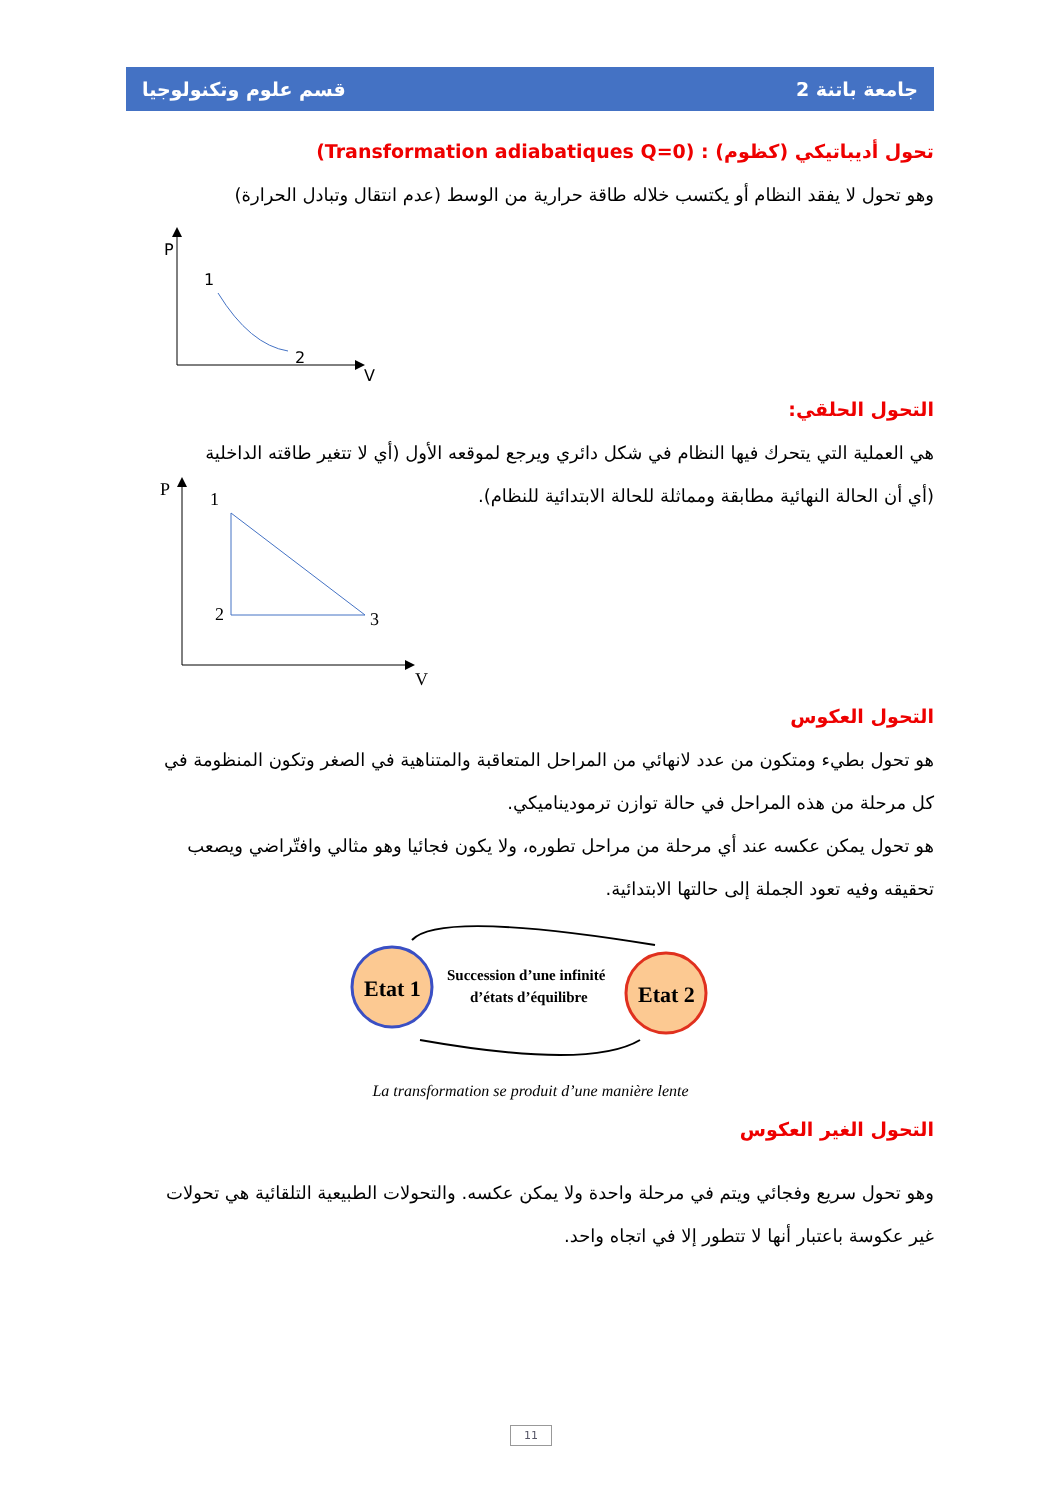جامعة باتنة 2 قسم علوم وتكنولوجيا
تحول أديباتيكي (كظوم) : (Transformation adiabatiques Q=0)
وهو تحول لا يفقد النظام أو يكتسب خلاله طاقة حرارية من الوسط (عدم انتقال وتبادل الحرارة)
P
1
2
V
التحول الحلقي:
هي العملية التي يتحرك فيها النظام في شكل دائري ويرجع لموقعه الأول (أي لا تتغير طاقته الداخلية
(أي أن الحالة النهائية مطابقة ومماثلة للحالة الابتدائية للنظام).
P
1
2
3
V
التحول العكوس
هو تحول بطيء ومتكون من عدد لانهائي من المراحل المتعاقبة والمتناهية في الصغر وتكون المنظومة في
كل مرحلة من هذه المراحل في حالة توازن ترموديناميكي.
هو تحول يمكن عكسه عند أي مرحلة من مراحل تطوره، ولا يكون فجائيا وهو مثالي وافتّراضي ويصعب
تحقيقه وفيه تعود الجملة إلى حالتها الابتدائية.
Etat 1
Etat 2
Succession d’une infinité
d’états d’équilibre
La transformation se produit d’une manière lente
التحول الغير العكوس
وهو تحول سريع وفجائي ويتم في مرحلة واحدة ولا يمكن عكسه. والتحولات الطبيعية التلقائية هي تحولات
غير عكوسة باعتبار أنها لا تتطور إلا في اتجاه واحد.
11